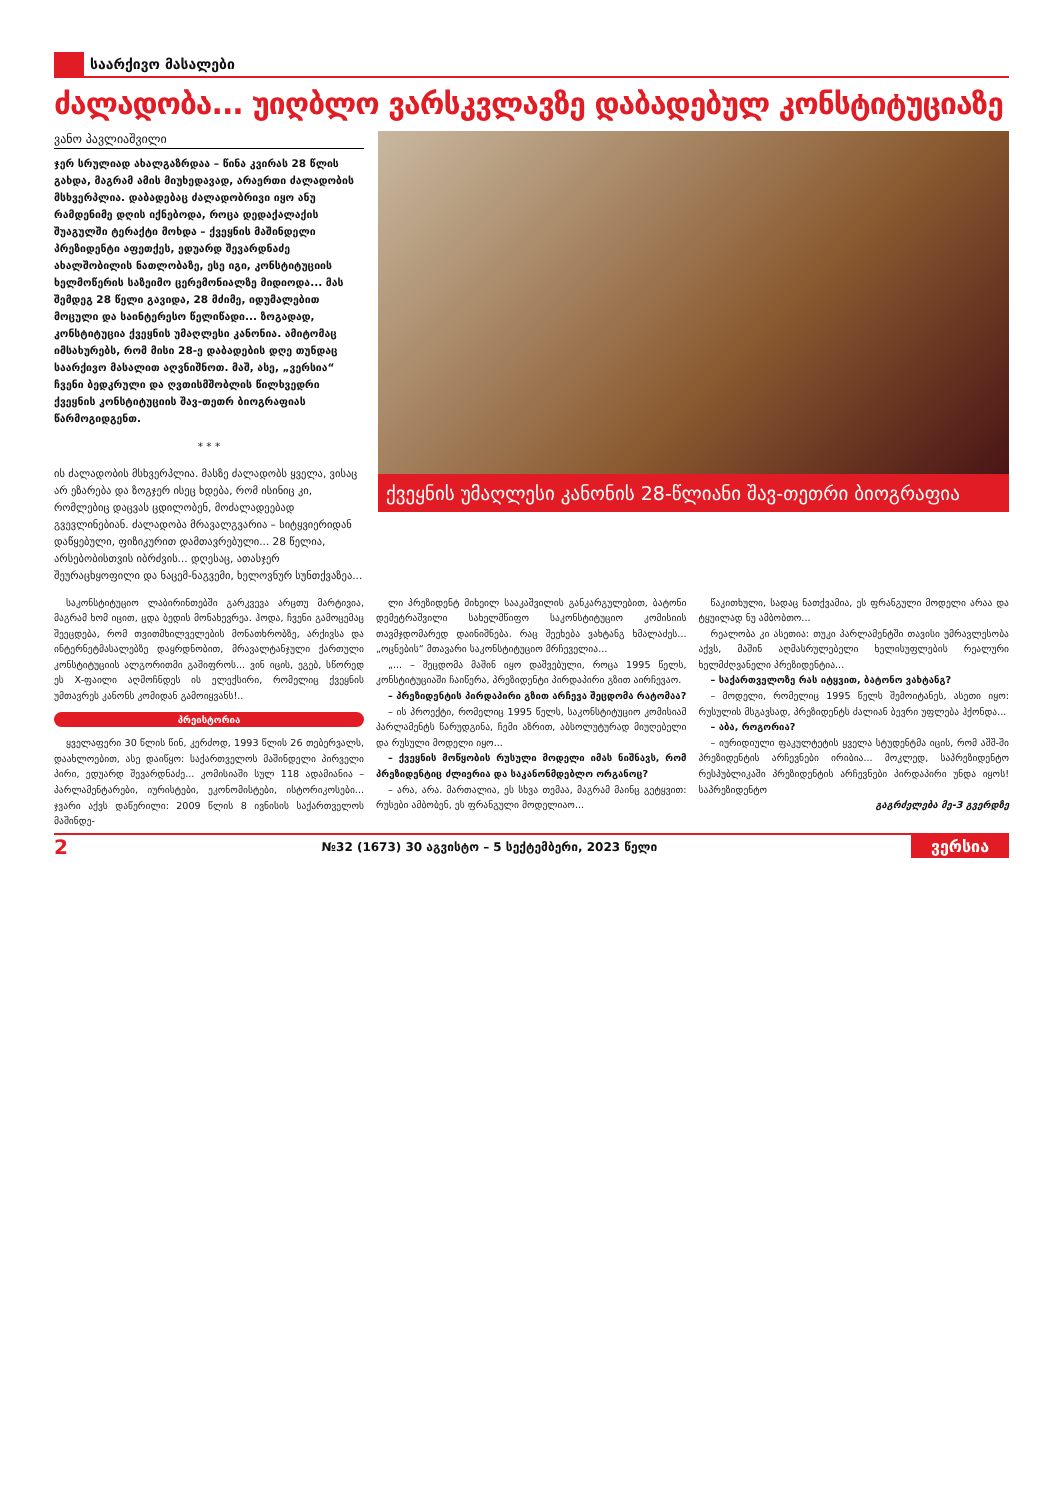საარქივო მასალები
ძალადობა... უიღბლო ვარსკვლავზე დაბადებულ კონსტიტუციაზე
ვანო პავლიაშვილი
ჯერ სრულიად ახალგაზრდაა – წინა კვირას 28 წლის გახდა, მაგრამ ამის მიუხედავად, არაერთი ძალადობის მსხვერპლია. დაბადებაც ძალადობრივი იყო ანუ რამდენიმე დღის იქნებოდა, როცა დედაქალაქის შუაგულში ტერაქტი მოხდა – ქვეყნის მაშინდელი პრეზიდენტი აფეთქეს, ედუარდ შევარდნაძე ახალშობილის ნათლობაზე, ესე იგი, კონსტიტუციის ხელმოწერის საზეიმო ცერემონიალზე მიდიოდა... მას შემდეგ 28 წელი გავიდა, 28 მძიმე, იდუმალებით მოცული და საინტერესო წელიწადი... ზოგადად, კონსტიტუცია ქვეყნის უმაღლესი კანონია. ამიტომაც იმსახურებს, რომ მისი 28-ე დაბადების დღე თუნდაც საარქივო მასალით აღვნიშნოთ. მაშ, ასე, „ვერსია“ ჩვენი ბედკრული და ღვთისმშობლის წილხვედრი ქვეყნის კონსტიტუციის შავ-თეთრ ბიოგრაფიას წარმოგიდგენთ.
* * *
ის ძალადობის მსხვერპლია. მასზე ძალადობს ყველა, ვისაც არ ეზარება და ზოგჯერ ისეც ხდება, რომ ისინიც კი, რომლებიც დაცვას ცდილობენ, მოძალადეებად გვევლინებიან. ძალადობა მრავალგვარია – სიტყვიერიდან დაწყებული, ფიზიკურით დამთავრებული... 28 წელია, არსებობისთვის იბრძვის... დღესაც, ათასჯერ შეურაცხყოფილი და ნაცემ-ნაგვემი, ხელოვნურ სუნთქვაზეა...
ქვეყნის უმაღლესი კანონის 28-წლიანი შავ-თეთრი ბიოგრაფია
საკონსტიტუციო ლაბირინთებში გარკვევა არცთუ მარტივია, მაგრამ ხომ იცით, ცდა ბედის მონახევრეა. ჰოდა, ჩვენი გამოცემაც შეეცდება, რომ თვითმხილველების მონათხრობზე, არქივსა და ინტერნეტმასალებზე დაყრდნობით, მრავალტანჯული ქართული კონსტიტუციის ალგორითმი გაშიფროს... ვინ იცის, ეგებ, სწორედ ეს X-ფაილი აღმოჩნდეს ის ელექსირი, რომელიც ქვეყნის უმთავრეს კანონს კომიდან გამოიყვანს!..
პრეისტორია
ყველაფერი 30 წლის წინ, კერძოდ, 1993 წლის 26 თებერვალს, დაახლოებით, ასე დაიწყო: საქართველოს მაშინდელი პირველი პირი, ედუარდ შევარდნაძე... კომისიაში სულ 118 ადამიანია – პარლამენტარები, იურისტები, ეკონომისტები, ისტორიკოსები... ჯვარი აქვს დაწერილი: 2009 წლის 8 ივნისის საქართველოს მაშინდე-
ლი პრეზიდენტ მიხეილ სააკაშვილის განკარგულებით, ბატონი დემეტრაშვილი სახელმწიფო საკონსტიტუციო კომისიის თავმჯდომარედ დაინიშნება. რაც შეეხება ვახტანგ ხმალაძეს... „ოცნების“ მთავარი საკონსტიტუციო მრჩეველია...
„... – შეცდომა მაშინ იყო დაშვებული, როცა 1995 წელს, კონსტიტუციაში ჩაიწერა, პრეზიდენტი პირდაპირი გზით აირჩევაო.
– პრეზიდენტის პირდაპირი გზით არჩევა შეცდომა რატომაა?
– ის პროექტი, რომელიც 1995 წელს, საკონსტიტუციო კომისიამ პარლამენტს წარუდგინა, ჩემი აზრით, აბსოლუტურად მიუღებელი და რუსული მოდელი იყო...
– ქვეყნის მოწყობის რუსული მოდელი იმას ნიშნავს, რომ პრეზიდენტიც ძლიერია და საკანონმდებლო ორგანოც?
– არა, არა. მართალია, ეს სხვა თემაა, მაგრამ მაინც გეტყვით: რუსები ამბობენ, ეს ფრანგული მოდელიაო...
წაკითხული, სადაც ნათქვამია, ეს ფრანგული მოდელი არაა და ტყუილად ნუ ამბობთო...
რეალობა კი ასეთია: თუკი პარლამენტში თავისი უმრავლესობა აქვს, მაშინ აღმასრულებელი ხელისუფლების რეალური ხელმძღვანელი პრეზიდენტია...
– საქართველოზე რას იტყვით, ბატონო ვახტანგ?
– მოდელი, რომელიც 1995 წელს შემოიტანეს, ასეთი იყო: რუსულის მსგავსად, პრეზიდენტს ძალიან ბევრი უფლება ჰქონდა...
– აბა, როგორია?
– იურიდიული ფაკულტეტის ყველა სტუდენტმა იცის, რომ აშშ-ში პრეზიდენტის არჩევნები ირიბია... მოკლედ, საპრეზიდენტო რესპუბლიკაში პრეზიდენტის არჩევნები პირდაპირი უნდა იყოს! საპრეზიდენტო
გაგრძელება მე-3 გვერდზე
2 №32 (1673) 30 აგვისტო – 5 სექტემბერი, 2023 წელი ვერსია